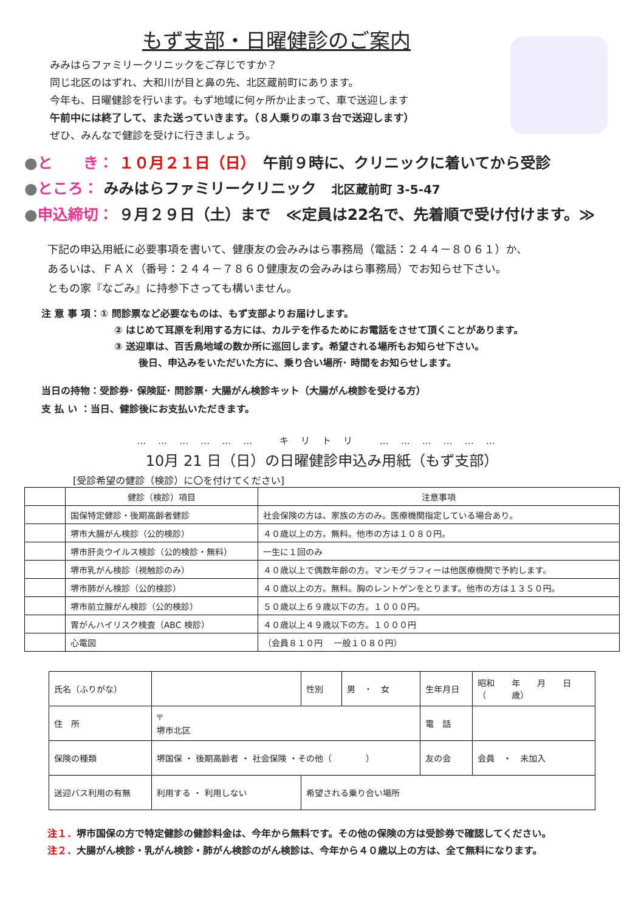もず支部・日曜健診のご案内
みみはらファミリークリニックをご存じですか？
同じ北区のはずれ、大和川が目と鼻の先、北区蔵前町にあります。
今年も、日曜健診を行います。もず地域に何ヶ所か止まって、車で送迎します
午前中には終了して、また送っていきます。（８人乗りの車３台で送迎します）
ぜひ、みんなで健診を受けに行きましょう。
●と　　き： １０月２１日（日）　午前９時に、クリニックに着いてから受診
●ところ： みみはらファミリークリニック　北区蔵前町 3-5-47
●申込締切： ９月２９日（土）まで　≪定員は22名で、先着順で受け付けます。≫
下記の申込用紙に必要事項を書いて、健康友の会みみはら事務局（電話：２４４－８０６１）か、
あるいは、ＦＡＸ（番号：２４４－７８６０健康友の会みみはら事務局）でお知らせ下さい。
ともの家『なごみ』に持参下さっても構いません。
注 意 事 項：① 問診票など必要なものは、もず支部よりお届けします。
② はじめて耳原を利用する方には、カルテを作るためにお電話をさせて頂くことがあります。
③ 送迎車は、百舌鳥地域の数か所に巡回します。希望される場所もお知らせ下さい。
後日、申込みをいただいた方に、乗り合い場所･ 時間をお知らせします。
当日の持物：受診券･ 保険証･ 問診票･ 大腸がん検診キット（大腸がん検診を受ける方）
支 払 い ：当日、健診後にお支払いただきます。
……………… キリトリ ………………
10月 21 日（日）の日曜健診申込み用紙（もず支部）
[受診希望の健診（検診）に〇を付けてください]
| | 健診（検診）項目 | 注意事項 |
| --- | --- | --- |
| | 国保特定健診・後期高齢者健診 | 社会保険の方は、家族の方のみ。医療機関指定している場合あり。 |
| | 堺市大腸がん検診（公的検診） | ４０歳以上の方。無料。他市の方は１０８０円。 |
| | 堺市肝炎ウイルス検診（公的検診・無料） | 一生に１回のみ |
| | 堺市乳がん検診（視触診のみ） | ４０歳以上で偶数年齢の方。マンモグラフィーは他医療機関で予約します。 |
| | 堺市肺がん検診（公的検診） | ４０歳以上の方。無料。胸のレントゲンをとります。他市の方は１３５０円。 |
| | 堺市前立腺がん検診（公的検診） | ５０歳以上６９歳以下の方。１０００円。 |
| | 胃がんハイリスク検査（ABC 検診） | ４０歳以上４９歳以下の方。１０００円 |
| | 心電図 | （会員８１０円 一般１０８０円） |
| 氏名（ふりがな） | | 性別 | 男 ・ 女 | 生年月日 | 昭和 年 月 日 （ 歳） |
| 住 所 | 〒 堺市北区 | | | 電 話 | |
| 保険の種類 | 堺国保 ・ 後期高齢者 ・ 社会保険 ・その他（ ） | | | 友の会 | 会員 ・ 未加入 |
| 送迎バス利用の有無 | 利用する ・ 利用しない | 希望される乗り合い場所 | | | |
注１．堺市国保の方で特定健診の健診料金は、今年から無料です。その他の保険の方は受診券で確認してください。
注２．大腸がん検診・乳がん検診・肺がん検診のがん検診は、今年から４０歳以上の方は、全て無料になります。